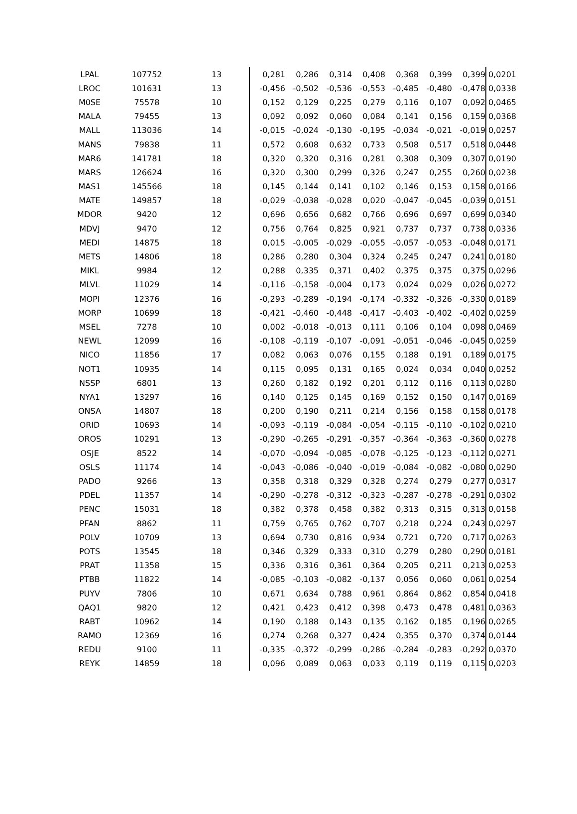| LPAL | 107752 | 13 | 0,281 | 0,286 | 0,314 | 0,408 | 0,368 | 0,399 | 0,399 | 0,0201 |
| LROC | 101631 | 13 | -0,456 | -0,502 | -0,536 | -0,553 | -0,485 | -0,480 | -0,478 | 0,0338 |
| M0SE | 75578 | 10 | 0,152 | 0,129 | 0,225 | 0,279 | 0,116 | 0,107 | 0,092 | 0,0465 |
| MALA | 79455 | 13 | 0,092 | 0,092 | 0,060 | 0,084 | 0,141 | 0,156 | 0,159 | 0,0368 |
| MALL | 113036 | 14 | -0,015 | -0,024 | -0,130 | -0,195 | -0,034 | -0,021 | -0,019 | 0,0257 |
| MANS | 79838 | 11 | 0,572 | 0,608 | 0,632 | 0,733 | 0,508 | 0,517 | 0,518 | 0,0448 |
| MAR6 | 141781 | 18 | 0,320 | 0,320 | 0,316 | 0,281 | 0,308 | 0,309 | 0,307 | 0,0190 |
| MARS | 126624 | 16 | 0,320 | 0,300 | 0,299 | 0,326 | 0,247 | 0,255 | 0,260 | 0,0238 |
| MAS1 | 145566 | 18 | 0,145 | 0,144 | 0,141 | 0,102 | 0,146 | 0,153 | 0,158 | 0,0166 |
| MATE | 149857 | 18 | -0,029 | -0,038 | -0,028 | 0,020 | -0,047 | -0,045 | -0,039 | 0,0151 |
| MDOR | 9420 | 12 | 0,696 | 0,656 | 0,682 | 0,766 | 0,696 | 0,697 | 0,699 | 0,0340 |
| MDVJ | 9470 | 12 | 0,756 | 0,764 | 0,825 | 0,921 | 0,737 | 0,737 | 0,738 | 0,0336 |
| MEDI | 14875 | 18 | 0,015 | -0,005 | -0,029 | -0,055 | -0,057 | -0,053 | -0,048 | 0,0171 |
| METS | 14806 | 18 | 0,286 | 0,280 | 0,304 | 0,324 | 0,245 | 0,247 | 0,241 | 0,0180 |
| MIKL | 9984 | 12 | 0,288 | 0,335 | 0,371 | 0,402 | 0,375 | 0,375 | 0,375 | 0,0296 |
| MLVL | 11029 | 14 | -0,116 | -0,158 | -0,004 | 0,173 | 0,024 | 0,029 | 0,026 | 0,0272 |
| MOPI | 12376 | 16 | -0,293 | -0,289 | -0,194 | -0,174 | -0,332 | -0,326 | -0,330 | 0,0189 |
| MORP | 10699 | 18 | -0,421 | -0,460 | -0,448 | -0,417 | -0,403 | -0,402 | -0,402 | 0,0259 |
| MSEL | 7278 | 10 | 0,002 | -0,018 | -0,013 | 0,111 | 0,106 | 0,104 | 0,098 | 0,0469 |
| NEWL | 12099 | 16 | -0,108 | -0,119 | -0,107 | -0,091 | -0,051 | -0,046 | -0,045 | 0,0259 |
| NICO | 11856 | 17 | 0,082 | 0,063 | 0,076 | 0,155 | 0,188 | 0,191 | 0,189 | 0,0175 |
| NOT1 | 10935 | 14 | 0,115 | 0,095 | 0,131 | 0,165 | 0,024 | 0,034 | 0,040 | 0,0252 |
| NSSP | 6801 | 13 | 0,260 | 0,182 | 0,192 | 0,201 | 0,112 | 0,116 | 0,113 | 0,0280 |
| NYA1 | 13297 | 16 | 0,140 | 0,125 | 0,145 | 0,169 | 0,152 | 0,150 | 0,147 | 0,0169 |
| ONSA | 14807 | 18 | 0,200 | 0,190 | 0,211 | 0,214 | 0,156 | 0,158 | 0,158 | 0,0178 |
| ORID | 10693 | 14 | -0,093 | -0,119 | -0,084 | -0,054 | -0,115 | -0,110 | -0,102 | 0,0210 |
| OROS | 10291 | 13 | -0,290 | -0,265 | -0,291 | -0,357 | -0,364 | -0,363 | -0,360 | 0,0278 |
| OSJE | 8522 | 14 | -0,070 | -0,094 | -0,085 | -0,078 | -0,125 | -0,123 | -0,112 | 0,0271 |
| OSLS | 11174 | 14 | -0,043 | -0,086 | -0,040 | -0,019 | -0,084 | -0,082 | -0,080 | 0,0290 |
| PADO | 9266 | 13 | 0,358 | 0,318 | 0,329 | 0,328 | 0,274 | 0,279 | 0,277 | 0,0317 |
| PDEL | 11357 | 14 | -0,290 | -0,278 | -0,312 | -0,323 | -0,287 | -0,278 | -0,291 | 0,0302 |
| PENC | 15031 | 18 | 0,382 | 0,378 | 0,458 | 0,382 | 0,313 | 0,315 | 0,313 | 0,0158 |
| PFAN | 8862 | 11 | 0,759 | 0,765 | 0,762 | 0,707 | 0,218 | 0,224 | 0,243 | 0,0297 |
| POLV | 10709 | 13 | 0,694 | 0,730 | 0,816 | 0,934 | 0,721 | 0,720 | 0,717 | 0,0263 |
| POTS | 13545 | 18 | 0,346 | 0,329 | 0,333 | 0,310 | 0,279 | 0,280 | 0,290 | 0,0181 |
| PRAT | 11358 | 15 | 0,336 | 0,316 | 0,361 | 0,364 | 0,205 | 0,211 | 0,213 | 0,0253 |
| PTBB | 11822 | 14 | -0,085 | -0,103 | -0,082 | -0,137 | 0,056 | 0,060 | 0,061 | 0,0254 |
| PUYV | 7806 | 10 | 0,671 | 0,634 | 0,788 | 0,961 | 0,864 | 0,862 | 0,854 | 0,0418 |
| QAQ1 | 9820 | 12 | 0,421 | 0,423 | 0,412 | 0,398 | 0,473 | 0,478 | 0,481 | 0,0363 |
| RABT | 10962 | 14 | 0,190 | 0,188 | 0,143 | 0,135 | 0,162 | 0,185 | 0,196 | 0,0265 |
| RAMO | 12369 | 16 | 0,274 | 0,268 | 0,327 | 0,424 | 0,355 | 0,370 | 0,374 | 0,0144 |
| REDU | 9100 | 11 | -0,335 | -0,372 | -0,299 | -0,286 | -0,284 | -0,283 | -0,292 | 0,0370 |
| REYK | 14859 | 18 | 0,096 | 0,089 | 0,063 | 0,033 | 0,119 | 0,119 | 0,115 | 0,0203 |